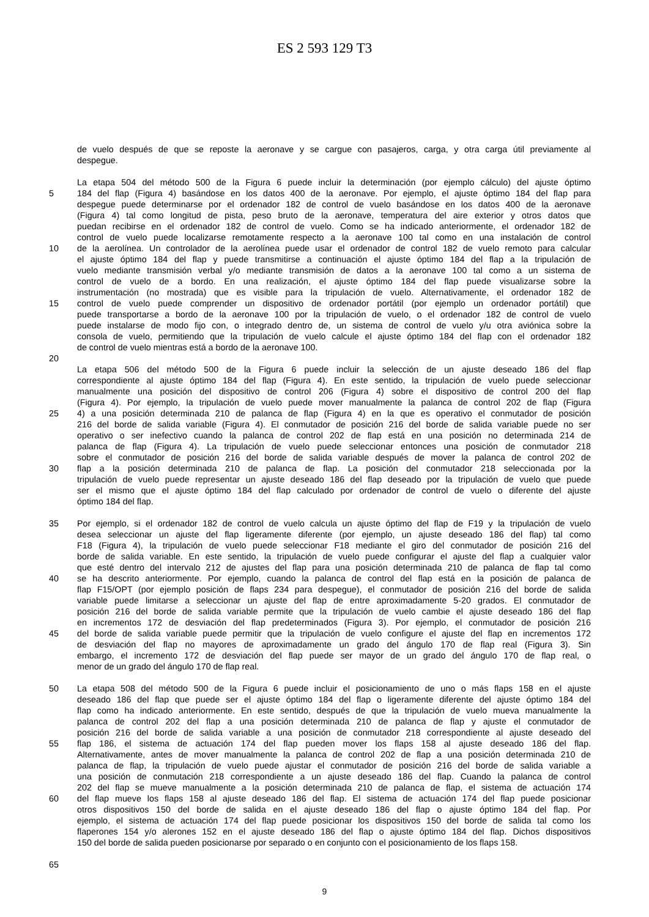ES 2 593 129 T3
de vuelo después de que se reposte la aeronave y se cargue con pasajeros, carga, y otra carga útil previamente al
despegue.
La etapa 504 del método 500 de la Figura 6 puede incluir la determinación (por ejemplo cálculo) del ajuste óptimo
5 184 del flap (Figura 4) basándose en los datos 400 de la aeronave. Por ejemplo, el ajuste óptimo 184 del flap para
despegue puede determinarse por el ordenador 182 de control de vuelo basándose en los datos 400 de la aeronave
(Figura 4) tal como longitud de pista, peso bruto de la aeronave, temperatura del aire exterior y otros datos que
puedan recibirse en el ordenador 182 de control de vuelo. Como se ha indicado anteriormente, el ordenador 182 de
control de vuelo puede localizarse remotamente respecto a la aeronave 100 tal como en una instalación de control
10 de la aerolínea. Un controlador de la aerolínea puede usar el ordenador de control 182 de vuelo remoto para calcular
el ajuste óptimo 184 del flap y puede transmitirse a continuación el ajuste óptimo 184 del flap a la tripulación de
vuelo mediante transmisión verbal y/o mediante transmisión de datos a la aeronave 100 tal como a un sistema de
control de vuelo de a bordo. En una realización, el ajuste óptimo 184 del flap puede visualizarse sobre la
instrumentación (no mostrada) que es visible para la tripulación de vuelo. Alternativamente, el ordenador 182 de
15 control de vuelo puede comprender un dispositivo de ordenador portátil (por ejemplo un ordenador portátil) que
puede transportarse a bordo de la aeronave 100 por la tripulación de vuelo, o el ordenador 182 de control de vuelo
puede instalarse de modo fijo con, o integrado dentro de, un sistema de control de vuelo y/u otra aviónica sobre la
consola de vuelo, permitiendo que la tripulación de vuelo calcule el ajuste óptimo 184 del flap con el ordenador 182
de control de vuelo mientras está a bordo de la aeronave 100.
20
La etapa 506 del método 500 de la Figura 6 puede incluir la selección de un ajuste deseado 186 del flap
correspondiente al ajuste óptimo 184 del flap (Figura 4). En este sentido, la tripulación de vuelo puede seleccionar
manualmente una posición del dispositivo de control 206 (Figura 4) sobre el dispositivo de control 200 del flap
(Figura 4). Por ejemplo, la tripulación de vuelo puede mover manualmente la palanca de control 202 de flap (Figura
25 4) a una posición determinada 210 de palanca de flap (Figura 4) en la que es operativo el conmutador de posición
216 del borde de salida variable (Figura 4). El conmutador de posición 216 del borde de salida variable puede no ser
operativo o ser inefectivo cuando la palanca de control 202 de flap está en una posición no determinada 214 de
palanca de flap (Figura 4). La tripulación de vuelo puede seleccionar entonces una posición de conmutador 218
sobre el conmutador de posición 216 del borde de salida variable después de mover la palanca de control 202 de
30 flap a la posición determinada 210 de palanca de flap. La posición del conmutador 218 seleccionada por la
tripulación de vuelo puede representar un ajuste deseado 186 del flap deseado por la tripulación de vuelo que puede
ser el mismo que el ajuste óptimo 184 del flap calculado por ordenador de control de vuelo o diferente del ajuste
óptimo 184 del flap.
35 Por ejemplo, si el ordenador 182 de control de vuelo calcula un ajuste óptimo del flap de F19 y la tripulación de vuelo
desea seleccionar un ajuste del flap ligeramente diferente (por ejemplo, un ajuste deseado 186 del flap) tal como
F18 (Figura 4), la tripulación de vuelo puede seleccionar F18 mediante el giro del conmutador de posición 216 del
borde de salida variable. En este sentido, la tripulación de vuelo puede configurar el ajuste del flap a cualquier valor
que esté dentro del intervalo 212 de ajustes del flap para una posición determinada 210 de palanca de flap tal como
40 se ha descrito anteriormente. Por ejemplo, cuando la palanca de control del flap está en la posición de palanca de
flap F15/OPT (por ejemplo posición de flaps 234 para despegue), el conmutador de posición 216 del borde de salida
variable puede limitarse a seleccionar un ajuste del flap de entre aproximadamente 5-20 grados. El conmutador de
posición 216 del borde de salida variable permite que la tripulación de vuelo cambie el ajuste deseado 186 del flap
en incrementos 172 de desviación del flap predeterminados (Figura 3). Por ejemplo, el conmutador de posición 216
45 del borde de salida variable puede permitir que la tripulación de vuelo configure el ajuste del flap en incrementos 172
de desviación del flap no mayores de aproximadamente un grado del ángulo 170 de flap real (Figura 3). Sin
embargo, el incremento 172 de desviación del flap puede ser mayor de un grado del ángulo 170 de flap real, o
menor de un grado del ángulo 170 de flap real.
50 La etapa 508 del método 500 de la Figura 6 puede incluir el posicionamiento de uno o más flaps 158 en el ajuste
deseado 186 del flap que puede ser el ajuste óptimo 184 del flap o ligeramente diferente del ajuste óptimo 184 del
flap como ha indicado anteriormente. En este sentido, después de que la tripulación de vuelo mueva manualmente la
palanca de control 202 del flap a una posición determinada 210 de palanca de flap y ajuste el conmutador de
posición 216 del borde de salida variable a una posición de conmutador 218 correspondiente al ajuste deseado del
55 flap 186, el sistema de actuación 174 del flap pueden mover los flaps 158 al ajuste deseado 186 del flap.
Alternativamente, antes de mover manualmente la palanca de control 202 de flap a una posición determinada 210 de
palanca de flap, la tripulación de vuelo puede ajustar el conmutador de posición 216 del borde de salida variable a
una posición de conmutación 218 correspondiente a un ajuste deseado 186 del flap. Cuando la palanca de control
202 del flap se mueve manualmente a la posición determinada 210 de palanca de flap, el sistema de actuación 174
60 del flap mueve los flaps 158 al ajuste deseado 186 del flap. El sistema de actuación 174 del flap puede posicionar
otros dispositivos 150 del borde de salida en el ajuste deseado 186 del flap o ajuste óptimo 184 del flap. Por
ejemplo, el sistema de actuación 174 del flap puede posicionar los dispositivos 150 del borde de salida tal como los
flaperones 154 y/o alerones 152 en el ajuste deseado 186 del flap o ajuste óptimo 184 del flap. Dichos dispositivos
150 del borde de salida pueden posicionarse por separado o en conjunto con el posicionamiento de los flaps 158.
65
9